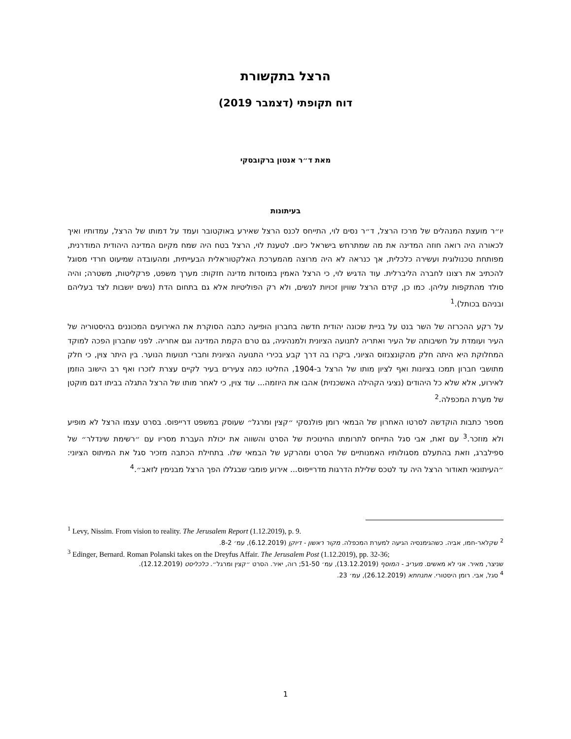הרצל בתקשורת
דוח תקופתי (דצמבר 2019)
מאת ד״ר אנטון ברקובסקי
בעיתונות
יו״ר מועצת המנהלים של מרכז הרצל, ד״ר נסים לוי, התייחס לכנס הרצל שאירע באוקטובר ועמד על דמותו של הרצל, עמדותיו ואיך לכאורה היה רואה חוזה המדינה את מה שמתרחש בישראל כיום. לטענת לוי, הרצל בטח היה שמח מקיום המדינה היהודית המודרנית, מפותחת טכנולוגית ועשירה כלכלית, אך כנראה לא היה מרוצה מהמערכת האלקטוראלית הבעייתית, ומהעובדה שמיעוט חרדי מסוגל להכתיב את רצונו לחברה הליברלית. עוד הדגיש לוי, כי הרצל האמין במוסדות מדינה חזקות: מערך משפט, פרקליטות, משטרה; והיה סולד מהתקפות עליהן. כמו כן, קידם הרצל שוויון זכויות לנשים, ולא רק הפוליטיות אלא גם בתחום הדת (נשים יושבות לצד בעליהם ובניהם בכותל).<sup>1</sup>
על רקע ההכרזה של השר בנט על בניית שכונה יהודית חדשה בחברון הופיעה כתבה הסוקרת את האירועים המכוננים בהיסטוריה של העיר ועומדת על חשיבותה של העיר ואתריה לתנועה הציונית ולמנהיגיה, גם טרם הקמת המדינה וגם אחריה. לפני שחברון הפכה למוקד המחלוקת היא היתה חלק מהקונצנזוס הציוני, ביקרו בה דרך קבע בכירי התנועה הציונית וחברי תנועות הנוער. בין היתר צוין, כי חלק מתושבי חברון תמכו בציונות ואף לציון מותו של הרצל ב-1904, החליטו כמה צעירים בעיר לקיים עצרת לזכרו ואף רב הישוב הוזמן לאירוע, אלא שלא כל היהודים (נציגי הקהילה האשכנזית) אהבו את היוזמה... עוד צוין, כי לאחר מותו של הרצל התגלה בביתו דגם מוקטן של מערת המכפלה.<sup>2</sup>
מספר כתבות הוקדשה לסרטו האחרון של הבמאי רומן פולנסקי ״קצין ומרגל״ שעוסק במשפט דרייפוס. בסרט עצמו הרצל לא מופיע ולא מוזכר.<sup>3</sup> עם זאת, אבי סגל התייחס לתרומתו החינוכית של הסרט והשווה את יכולת העברת מסריו עם ״רשימת שינדלר״ של ספילברג, וזאת בהתעלם מסגולותיו האמנותיים של הסרט ומהרקע של הבמאי שלו. בתחילת הכתבה מזכיר סגל את המיתוס הציוני: ״העיתונאי תאודור הרצל היה עד לטכס שלילת הדרגות מדרייפוס... אירוע פומבי שבגללו הפך הרצל מבנימין לזאב״.<sup>4</sup>
<sup>1</sup> Levy, Nissim. From vision to reality. The Jerusalem Report (1.12.2019), p. 9.
<sup>2</sup> שקלאר-חמו, אביה. כשהגימנסיה הגיעה למערת המכפלה. מקור ראשון - דיוקן (6.12.2019), עמ׳ 8-2.
<sup>3</sup> Edinger, Bernard. Roman Polanski takes on the Dreyfus Affair. The Jerusalem Post (1.12.2019), pp. 32-36;
שניצר, מאיר. אני לא מאשים. מעריב - המוסף (13.12.2019), עמ׳ 51-50; רוה, יאיר. הסרט ״קצין ומרגל״. כלכליסט (12.12.2019).
<sup>4</sup> סגל, אבי. רומן היסטורי. אתנחתא (26.12.2019), עמ׳ 23.
1